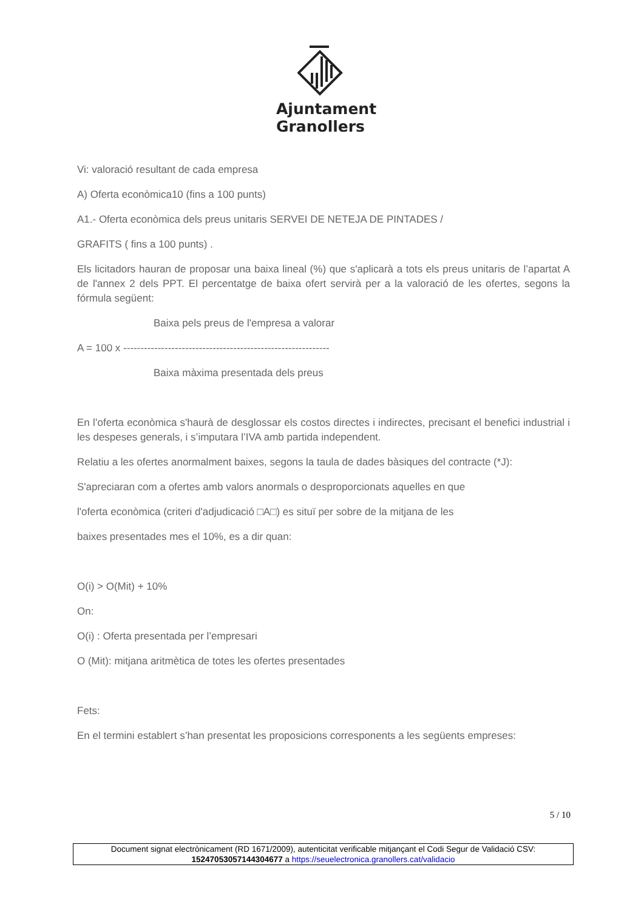Ajuntament
Granollers
Vi: valoració resultant de cada empresa
A) Oferta econòmica10 (fins a 100 punts)
A1.- Oferta econòmica dels preus unitaris SERVEI DE NETEJA DE PINTADES /
GRAFITS ( fins a 100 punts) .
Els licitadors hauran de proposar una baixa lineal (%) que s'aplicarà a tots els preus unitaris de l’apartat A de l'annex 2 dels PPT. El percentatge de baixa ofert servirà per a la valoració de les ofertes, segons la fórmula següent:
Baixa pels preus de l'empresa a valorar
A = 100 x ------------------------------------------------------------
Baixa màxima presentada dels preus
En l’oferta econòmica s'haurà de desglossar els costos directes i indirectes, precisant el benefici industrial i les despeses generals, i s’imputara l’IVA amb partida independent.
Relatiu a les ofertes anormalment baixes, segons la taula de dades bàsiques del contracte (*J):
S'apreciaran com a ofertes amb valors anormals o desproporcionats aquelles en que
l'oferta econòmica (criteri d'adjudicació □A□) es situï per sobre de la mitjana de les
baixes presentades mes el 10%, es a dir quan:
O(i) > O(Mit) + 10%
On:
O(i) : Oferta presentada per l’empresari
O (Mit): mitjana aritmètica de totes les ofertes presentades
Fets:
En el termini establert s’han presentat les proposicions corresponents a les següents empreses:
5 / 10
Document signat electrònicament (RD 1671/2009), autenticitat verificable mitjançant el Codi Segur de Validació CSV:
15247053057144304677 a https://seuelectronica.granollers.cat/validacio